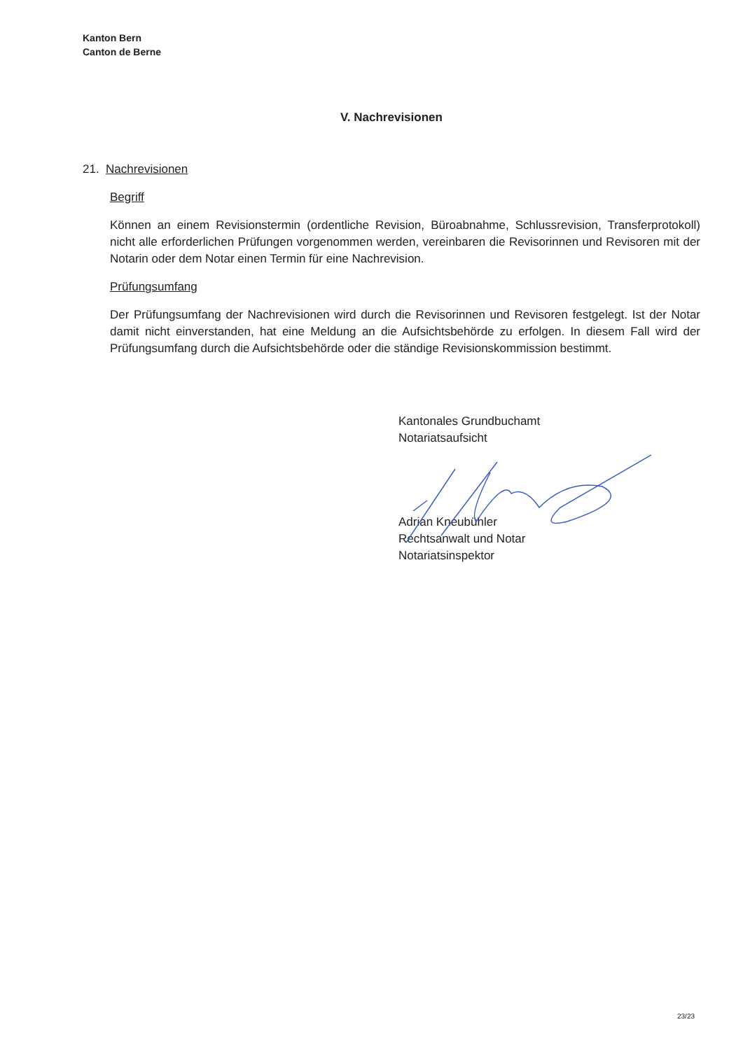Kanton Bern
Canton de Berne
V. Nachrevisionen
21. Nachrevisionen
Begriff
Können an einem Revisionstermin (ordentliche Revision, Büroabnahme, Schlussrevision, Transfer­protokoll) nicht alle erforderlichen Prüfungen vorgenommen werden, vereinbaren die Revisorinnen und Revisoren mit der Notarin oder dem Notar einen Termin für eine Nachrevision.
Prüfungsumfang
Der Prüfungsumfang der Nachrevisionen wird durch die Revisorinnen und Revisoren festgelegt. Ist der Notar damit nicht einverstanden, hat eine Meldung an die Aufsichtsbehörde zu erfolgen. In diesem Fall wird der Prüfungsumfang durch die Aufsichtsbehörde oder die ständige Revisionskommission bestimmt.
Kantonales Grundbuchamt
Notariatsaufsicht
Adrian Kneubühler
Rechtsanwalt und Notar
Notariatsinspektor
23/23